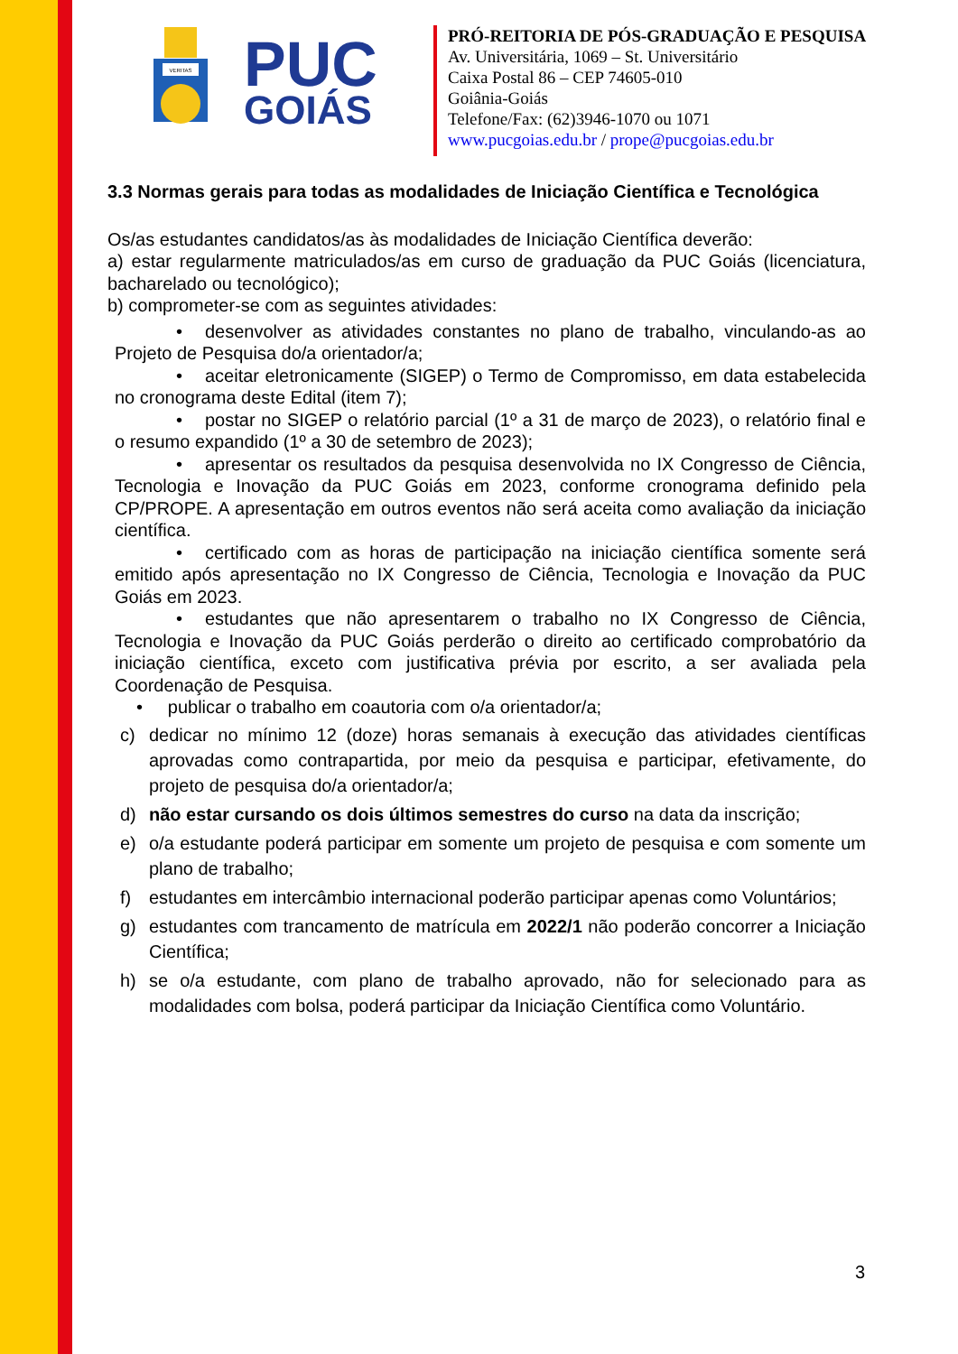VERITAS
PUC
GOIÁS
PRÓ-REITORIA DE PÓS-GRADUAÇÃO E PESQUISA
Av. Universitária, 1069 – St. Universitário
Caixa Postal 86 – CEP 74605-010
Goiânia-Goiás
Telefone/Fax: (62)3946-1070 ou 1071
www.pucgoias.edu.br / prope@pucgoias.edu.br
3.3 Normas gerais para todas as modalidades de Iniciação Científica e Tecnológica
Os/as estudantes candidatos/as às modalidades de Iniciação Científica deverão:
a) estar regularmente matriculados/as em curso de graduação da PUC Goiás (licenciatura, bacharelado ou tecnológico);
b) comprometer-se com as seguintes atividades:
• desenvolver as atividades constantes no plano de trabalho, vinculando-as ao Projeto de Pesquisa do/a orientador/a;
• aceitar eletronicamente (SIGEP) o Termo de Compromisso, em data estabelecida no cronograma deste Edital (item 7);
• postar no SIGEP o relatório parcial (1º a 31 de março de 2023), o relatório final e o resumo expandido (1º a 30 de setembro de 2023);
• apresentar os resultados da pesquisa desenvolvida no IX Congresso de Ciência, Tecnologia e Inovação da PUC Goiás em 2023, conforme cronograma definido pela CP/PROPE. A apresentação em outros eventos não será aceita como avaliação da iniciação científica.
• certificado com as horas de participação na iniciação científica somente será emitido após apresentação no IX Congresso de Ciência, Tecnologia e Inovação da PUC Goiás em 2023.
• estudantes que não apresentarem o trabalho no IX Congresso de Ciência, Tecnologia e Inovação da PUC Goiás perderão o direito ao certificado comprobatório da iniciação científica, exceto com justificativa prévia por escrito, a ser avaliada pela Coordenação de Pesquisa.
• publicar o trabalho em coautoria com o/a orientador/a;
c) dedicar no mínimo 12 (doze) horas semanais à execução das atividades científicas aprovadas como contrapartida, por meio da pesquisa e participar, efetivamente, do projeto de pesquisa do/a orientador/a;
d) não estar cursando os dois últimos semestres do curso na data da inscrição;
e) o/a estudante poderá participar em somente um projeto de pesquisa e com somente um plano de trabalho;
f) estudantes em intercâmbio internacional poderão participar apenas como Voluntários;
g) estudantes com trancamento de matrícula em 2022/1 não poderão concorrer a Iniciação Científica;
h) se o/a estudante, com plano de trabalho aprovado, não for selecionado para as modalidades com bolsa, poderá participar da Iniciação Científica como Voluntário.
3